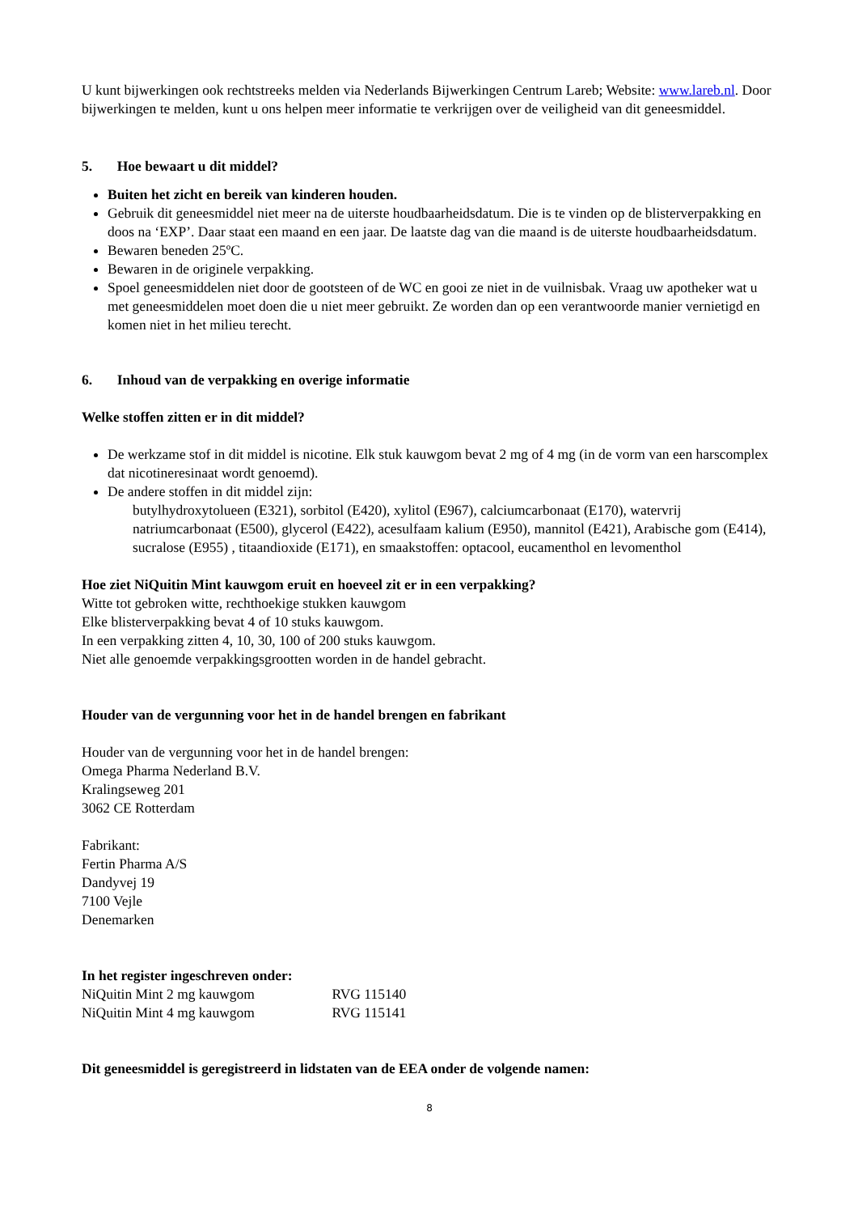U kunt bijwerkingen ook rechtstreeks melden via Nederlands Bijwerkingen Centrum Lareb; Website: www.lareb.nl. Door bijwerkingen te melden, kunt u ons helpen meer informatie te verkrijgen over de veiligheid van dit geneesmiddel.
5. Hoe bewaart u dit middel?
Buiten het zicht en bereik van kinderen houden.
Gebruik dit geneesmiddel niet meer na de uiterste houdbaarheidsdatum. Die is te vinden op de blisterverpakking en doos na ‘EXP’. Daar staat een maand en een jaar. De laatste dag van die maand is de uiterste houdbaarheidsdatum.
Bewaren beneden 25ºC.
Bewaren in de originele verpakking.
Spoel geneesmiddelen niet door de gootsteen of de WC en gooi ze niet in de vuilnisbak. Vraag uw apotheker wat u met geneesmiddelen moet doen die u niet meer gebruikt. Ze worden dan op een verantwoorde manier vernietigd en komen niet in het milieu terecht.
6. Inhoud van de verpakking en overige informatie
Welke stoffen zitten er in dit middel?
De werkzame stof in dit middel is nicotine. Elk stuk kauwgom bevat 2 mg of 4 mg (in de vorm van een harscomplex dat nicotineresinaat wordt genoemd).
De andere stoffen in dit middel zijn:
butylhydroxytolueen (E321), sorbitol (E420), xylitol (E967), calciumcarbonaat (E170), watervrij natriumcarbonaat (E500), glycerol (E422), acesulfaam kalium (E950), mannitol (E421), Arabische gom (E414), sucralose (E955) , titaandioxide (E171), en smaakstoffen: optacool, eucamenthol en levomenthol
Hoe ziet NiQuitin Mint kauwgom eruit en hoeveel zit er in een verpakking?
Witte tot gebroken witte, rechthoekige stukken kauwgom
Elke blisterverpakking bevat 4 of 10 stuks kauwgom.
In een verpakking zitten 4, 10, 30, 100 of 200 stuks kauwgom.
Niet alle genoemde verpakkingsgrootten worden in de handel gebracht.
Houder van de vergunning voor het in de handel brengen en fabrikant
Houder van de vergunning voor het in de handel brengen:
Omega Pharma Nederland B.V.
Kralingseweg 201
3062 CE Rotterdam
Fabrikant:
Fertin Pharma A/S
Dandyvej 19
7100 Vejle
Denemarken
In het register ingeschreven onder:
NiQuitin Mint 2 mg kauwgom RVG 115140
NiQuitin Mint 4 mg kauwgom RVG 115141
Dit geneesmiddel is geregistreerd in lidstaten van de EEA onder de volgende namen:
8